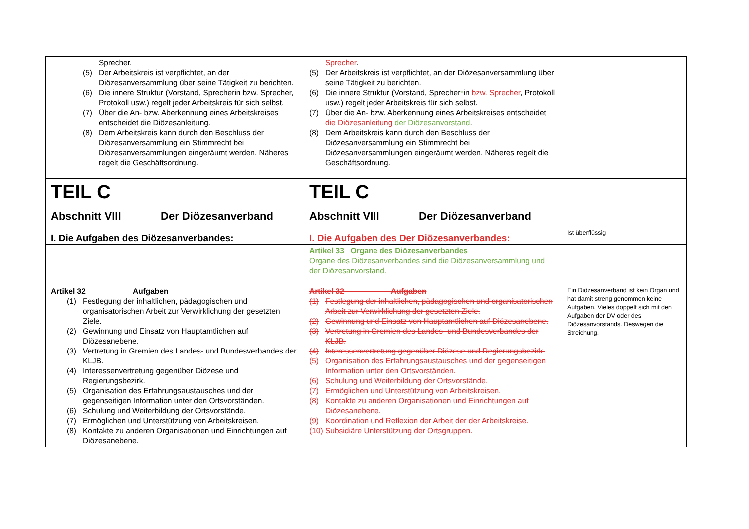| Sprecher. (5) Der Arbeitskreis ist verpflichtet, an der Diözesanversammlung über seine Tätigkeit zu berichten. (6) Die innere Struktur (Vorstand, Sprecherin bzw. Sprecher, Protokoll usw.) regelt jeder Arbeitskreis für sich selbst. (7) Über die An- bzw. Aberkennung eines Arbeitskreises entscheidet die Diözesanleitung. (8) Dem Arbeitskreis kann durch den Beschluss der Diözesanversammlung ein Stimmrecht bei Diözesanversammlungen eingeräumt werden. Näheres regelt die Geschäftsordnung. | Sprecher . (5) Der Arbeitskreis ist verpflichtet, an der Diözesanversammlung über seine Tätigkeit zu berichten. (6) Die innere Struktur (Vorstand, Sprecher * in bzw. Sprecher , Protokoll usw.) regelt jeder Arbeitskreis für sich selbst. (7) Über die An- bzw. Aberkennung eines Arbeitskreises entscheidet die Diözesanleitung der Diözesanvorstand . (8) Dem Arbeitskreis kann durch den Beschluss der Diözesanversammlung ein Stimmrecht bei Diözesanversammlungen eingeräumt werden. Näheres regelt die Geschäftsordnung. | |
| TEIL C Abschnitt VIII Der Diözesanverband I. Die Aufgaben des Diözesanverbandes: | TEIL C Abschnitt VIII Der Diözesanverband I. Die Aufgaben des Der Diözesanverbandes: | Ist überflüssig |
| | Artikel 33 Organe des Diözesanverbandes Organe des Diözesanverbandes sind die Diözesanversammlung und der Diözesanvorstand. | |
| Artikel 32 Aufgaben (1) Festlegung der inhaltlichen, pädagogischen und organisatorischen Arbeit zur Verwirklichung der gesetzten Ziele. (2) Gewinnung und Einsatz von Hauptamtlichen auf Diözesanebene. (3) Vertretung in Gremien des Landes- und Bundesverbandes der KLJB. (4) Interessenvertretung gegenüber Diözese und Regierungsbezirk. (5) Organisation des Erfahrungsaustausches und der gegenseitigen Information unter den Ortsvorständen. (6) Schulung und Weiterbildung der Ortsvorstände. (7) Ermöglichen und Unterstützung von Arbeitskreisen. (8) Kontakte zu anderen Organisationen und Einrichtungen auf Diözesanebene. | Artikel 32 Aufgaben (1) Festlegung der inhaltlichen, pädagogischen und organisatorischen Arbeit zur Verwirklichung der gesetzten Ziele. (2) Gewinnung und Einsatz von Hauptamtlichen auf Diözesanebene. (3) Vertretung in Gremien des Landes- und Bundesverbandes der KLJB. (4) Interessenvertretung gegenüber Diözese und Regierungsbezirk. (5) Organisation des Erfahrungsaustausches und der gegenseitigen Information unter den Ortsvorständen. (6) Schulung und Weiterbildung der Ortsvorstände. (7) Ermöglichen und Unterstützung von Arbeitskreisen. (8) Kontakte zu anderen Organisationen und Einrichtungen auf Diözesanebene. (9) Koordination und Reflexion der Arbeit der der Arbeitskreise. (10) Subsidiäre Unterstützung der Ortsgruppen. | Ein Diözesanverband ist kein Organ und hat damit streng genommen keine Aufgaben. Vieles doppelt sich mit den Aufgaben der DV oder des Diözesanvorstands. Deswegen die Streichung. |